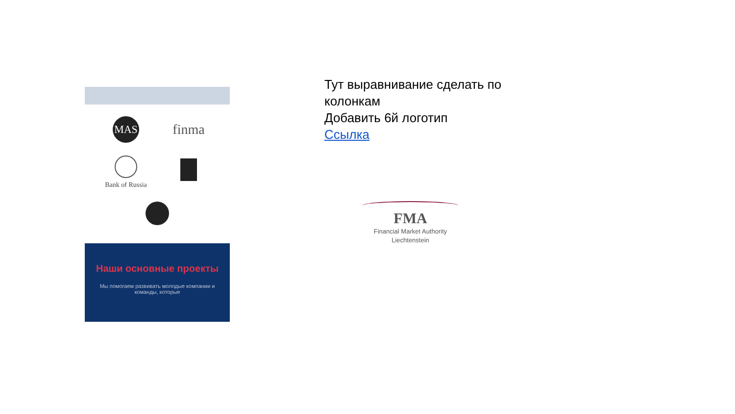MAS
finma
Bank of Russia
Наши основные проекты
Мы помогаем развивать молодые компании и команды, которые
Тут выравнивание сделать по
колонкам
Добавить 6й логотип
Ссылка
FMA
Financial Market Authority
Liechtenstein